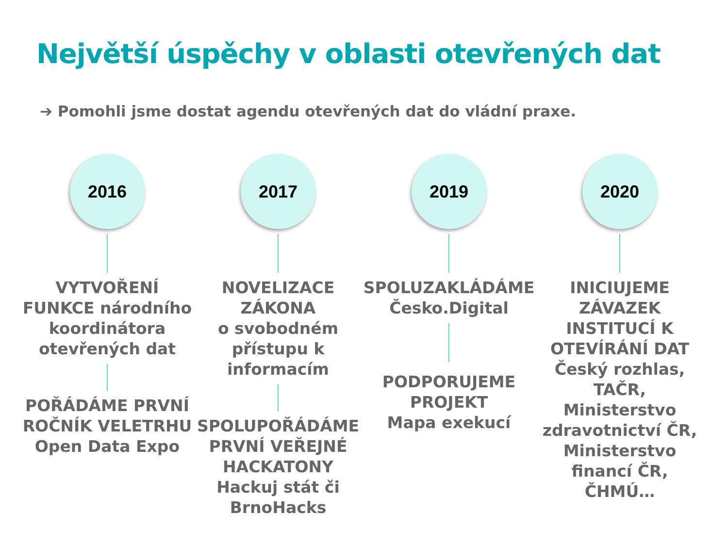Největší úspěchy v oblasti otevřených dat
➔ Pomohli jsme dostat agendu otevřených dat do vládní praxe.
2016
VYTVOŘENÍ
FUNKCE národního
koordinátora
otevřených dat
POŘÁDÁME PRVNÍ
ROČNÍK VELETRHU
Open Data Expo
2017
NOVELIZACE
ZÁKONA
o svobodném
přístupu k
informacím
SPOLUPOŘÁDÁME
PRVNÍ VEŘEJNÉ
HACKATONY
Hackuj stát či
BrnoHacks
2019
SPOLUZAKLÁDÁME
Česko.Digital
PODPORUJEME
PROJEKT
Mapa exekucí
2020
INICIUJEME
ZÁVAZEK
INSTITUCÍ K
OTEVÍRÁNÍ DAT
Český rozhlas,
TAČR,
Ministerstvo
zdravotnictví ČR,
Ministerstvo
financí ČR,
ČHMÚ…